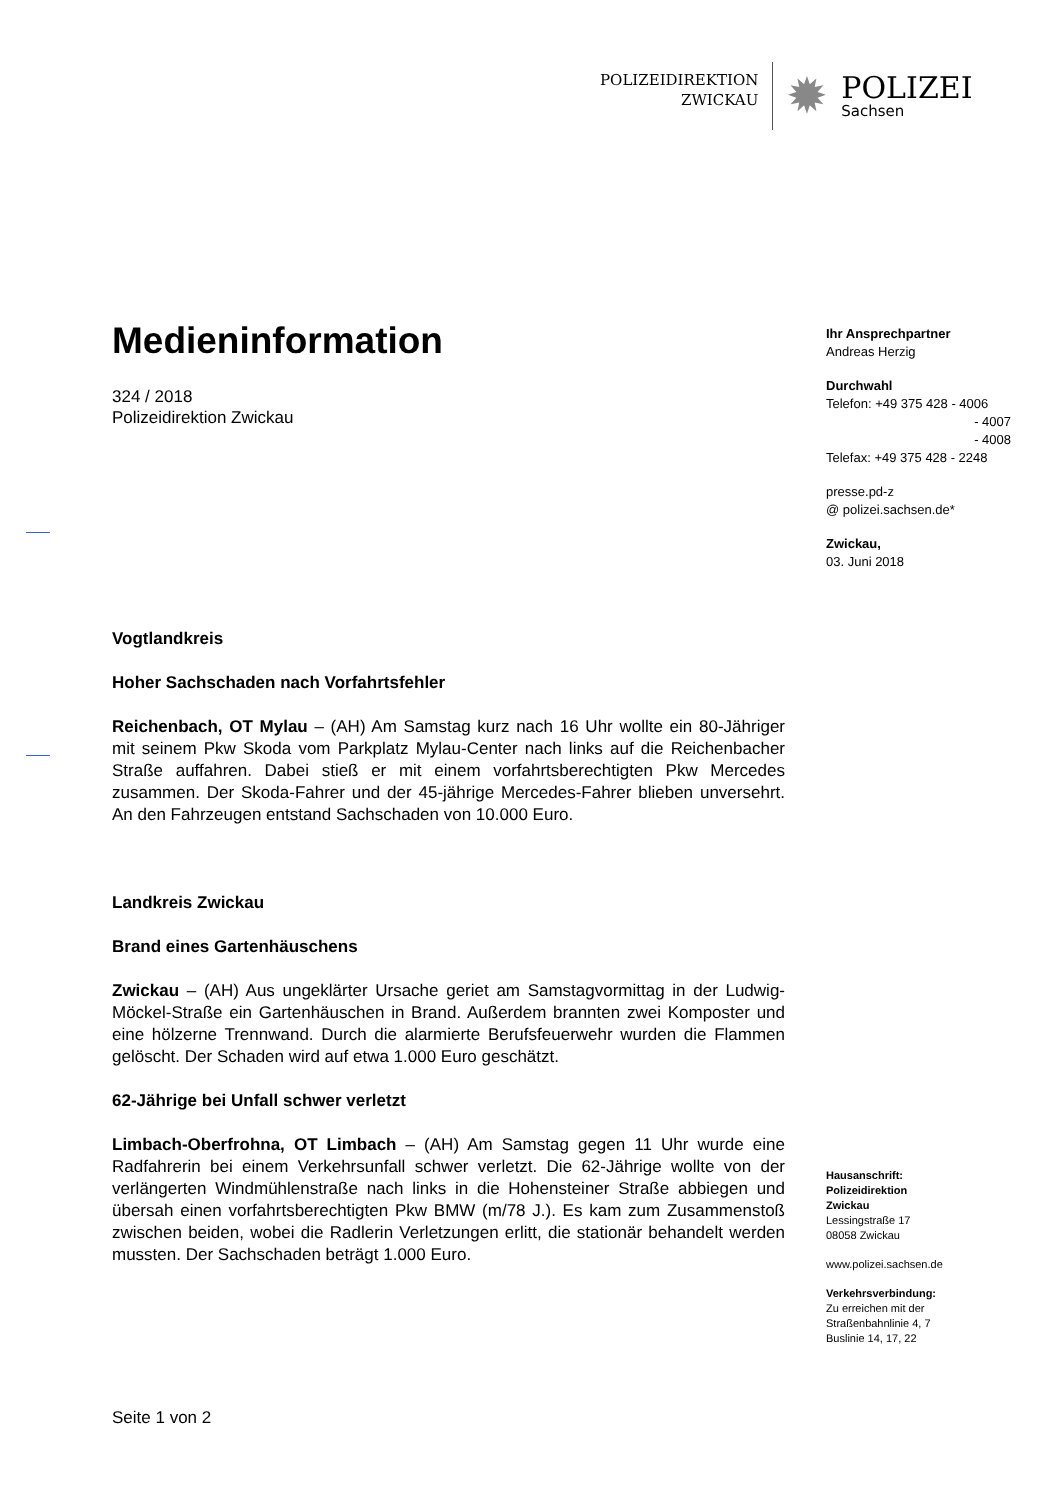POLIZEIDIREKTION
ZWICKAU
✹
POLIZEI
Sachsen
Medieninformation
324 / 2018
Polizeidirektion Zwickau
Vogtlandkreis
Hoher Sachschaden nach Vorfahrtsfehler
Reichenbach, OT Mylau – (AH) Am Samstag kurz nach 16 Uhr wollte ein 80-Jähriger mit seinem Pkw Skoda vom Parkplatz Mylau-Center nach links auf die Reichenbacher Straße auffahren. Dabei stieß er mit einem vorfahrtsberechtigten Pkw Mercedes zusammen. Der Skoda-Fahrer und der 45-jährige Mercedes-Fahrer blieben unversehrt. An den Fahrzeugen entstand Sachschaden von 10.000 Euro.
Landkreis Zwickau
Brand eines Gartenhäuschens
Zwickau – (AH) Aus ungeklärter Ursache geriet am Samstagvormittag in der Ludwig-Möckel-Straße ein Gartenhäuschen in Brand. Außerdem brannten zwei Komposter und eine hölzerne Trennwand. Durch die alarmierte Berufsfeuerwehr wurden die Flammen gelöscht. Der Schaden wird auf etwa 1.000 Euro geschätzt.
62-Jährige bei Unfall schwer verletzt
Limbach-Oberfrohna, OT Limbach – (AH) Am Samstag gegen 11 Uhr wurde eine Radfahrerin bei einem Verkehrsunfall schwer verletzt. Die 62-Jährige wollte von der verlängerten Windmühlenstraße nach links in die Hohensteiner Straße abbiegen und übersah einen vorfahrtsberechtigten Pkw BMW (m/78 J.). Es kam zum Zusammenstoß zwischen beiden, wobei die Radlerin Verletzungen erlitt, die stationär behandelt werden mussten. Der Sachschaden beträgt 1.000 Euro.
Ihr Ansprechpartner
Andreas Herzig
Durchwahl
Telefon: +49 375 428 - 4006
- 4007
- 4008
Telefax: +49 375 428 - 2248
presse.pd-z
@ polizei.sachsen.de*
Zwickau,
03. Juni 2018
Hausanschrift:
Polizeidirektion
Zwickau
Lessingstraße 17
08058 Zwickau
www.polizei.sachsen.de
Verkehrsverbindung:
Zu erreichen mit der
Straßenbahnlinie 4, 7
Buslinie 14, 17, 22
Seite 1 von 2